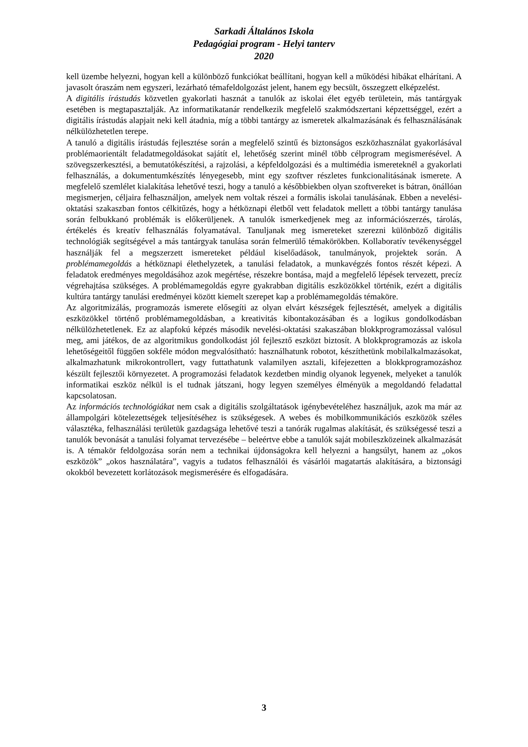Sarkadi Általános Iskola
Pedagógiai program - Helyi tanterv
2020
kell üzembe helyezni, hogyan kell a különböző funkciókat beállítani, hogyan kell a működési hibákat elhárítani. A javasolt óraszám nem egyszeri, lezárható témafeldolgozást jelent, hanem egy becsült, összegzett elképzelést.
A digitális írástudás közvetlen gyakorlati hasznát a tanulók az iskolai élet egyéb területein, más tantárgyak esetében is megtapasztalják. Az informatikatanár rendelkezik megfelelő szakmódszertani képzettséggel, ezért a digitális írástudás alapjait neki kell átadnia, míg a többi tantárgy az ismeretek alkalmazásának és felhasználásának nélkülözhetetlen terepe.
A tanuló a digitális írástudás fejlesztése során a megfelelő szintű és biztonságos eszközhasználat gyakorlásával problémaorientált feladatmegoldásokat sajátít el, lehetőség szerint minél több célprogram megismerésével. A szövegszerkesztési, a bemutatókészítési, a rajzolási, a képfeldolgozási és a multimédia ismereteknél a gyakorlati felhasználás, a dokumentumkészítés lényegesebb, mint egy szoftver részletes funkcionalitásának ismerete. A megfelelő szemlélet kialakítása lehetővé teszi, hogy a tanuló a későbbiekben olyan szoftvereket is bátran, önállóan megismerjen, céljaira felhasználjon, amelyek nem voltak részei a formális iskolai tanulásának. Ebben a nevelési-oktatási szakaszban fontos célkitűzés, hogy a hétköznapi életből vett feladatok mellett a többi tantárgy tanulása során felbukkanó problémák is előkerüljenek. A tanulók ismerkedjenek meg az információszerzés, tárolás, értékelés és kreatív felhasználás folyamatával. Tanuljanak meg ismereteket szerezni különböző digitális technológiák segítségével a más tantárgyak tanulása során felmerülő témakörökben. Kollaboratív tevékenységgel használják fel a megszerzett ismereteket például kiselőadások, tanulmányok, projektek során. A problémamegoldás a hétköznapi élethelyzetek, a tanulási feladatok, a munkavégzés fontos részét képezi. A feladatok eredményes megoldásához azok megértése, részekre bontása, majd a megfelelő lépések tervezett, precíz végrehajtása szükséges. A problémamegoldás egyre gyakrabban digitális eszközökkel történik, ezért a digitális kultúra tantárgy tanulási eredményei között kiemelt szerepet kap a problémamegoldás témaköre.
Az algoritmizálás, programozás ismerete elősegíti az olyan elvárt készségek fejlesztését, amelyek a digitális eszközökkel történő problémamegoldásban, a kreativitás kibontakozásában és a logikus gondolkodásban nélkülözhetetlenek. Ez az alapfokú képzés második nevelési-oktatási szakaszában blokkprogramozással valósul meg, ami játékos, de az algoritmikus gondolkodást jól fejlesztő eszközt biztosít. A blokkprogramozás az iskola lehetőségeitől függően sokféle módon megvalósítható: használhatunk robotot, készíthetünk mobilalkalmazásokat, alkalmazhatunk mikrokontrollert, vagy futtathatunk valamilyen asztali, kifejezetten a blokkprogramozáshoz készült fejlesztői környezetet. A programozási feladatok kezdetben mindig olyanok legyenek, melyeket a tanulók informatikai eszköz nélkül is el tudnak játszani, hogy legyen személyes élményük a megoldandó feladattal kapcsolatosan.
Az információs technológiákat nem csak a digitális szolgáltatások igénybevételéhez használjuk, azok ma már az állampolgári kötelezettségek teljesítéséhez is szükségesek. A webes és mobilkommunikációs eszközök széles választéka, felhasználási területük gazdagsága lehetővé teszi a tanórák rugalmas alakítását, és szükségessé teszi a tanulók bevonását a tanulási folyamat tervezésébe – beleértve ebbe a tanulók saját mobileszközeinek alkalmazását is. A témakör feldolgozása során nem a technikai újdonságokra kell helyezni a hangsúlyt, hanem az „okos eszközök” „okos használatára”, vagyis a tudatos felhasználói és vásárlói magatartás alakítására, a biztonsági okokból bevezetett korlátozások megismerésére és elfogadására.
3